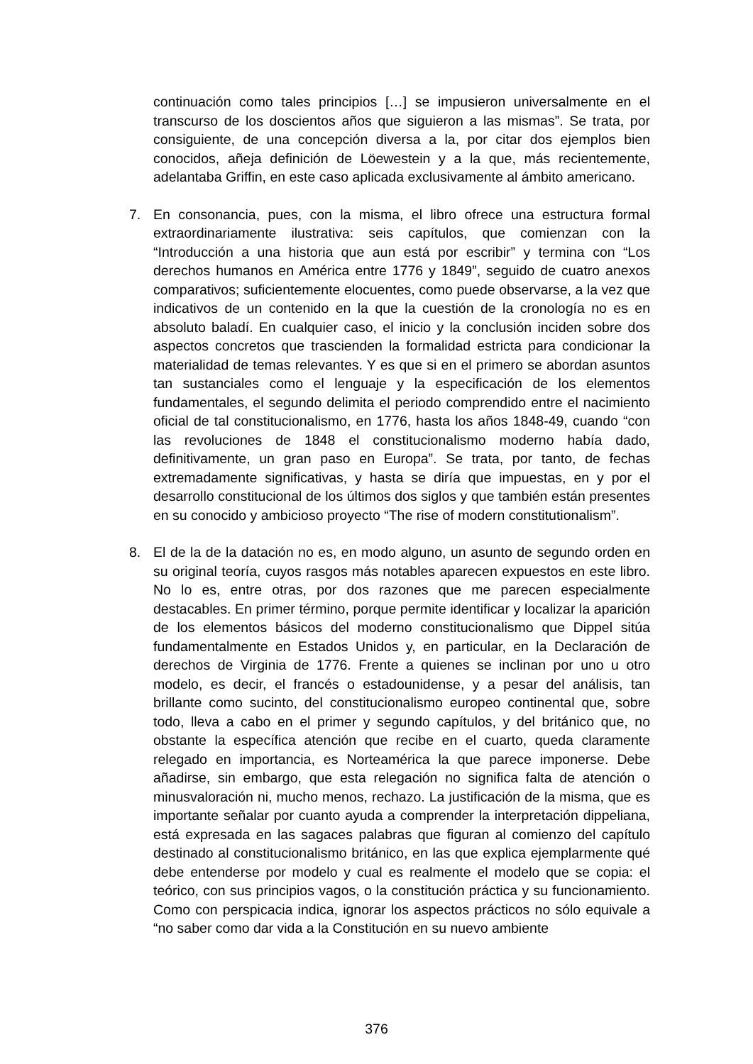continuación como tales principios […] se impusieron universalmente en el transcurso de los doscientos años que siguieron a las mismas”. Se trata, por consiguiente, de una concepción diversa a la, por citar dos ejemplos bien conocidos, añeja definición de Löewestein y a la que, más recientemente, adelantaba Griffin, en este caso aplicada exclusivamente al ámbito americano.
7. En consonancia, pues, con la misma, el libro ofrece una estructura formal extraordinariamente ilustrativa: seis capítulos, que comienzan con la “Introducción a una historia que aun está por escribir” y termina con “Los derechos humanos en América entre 1776 y 1849”, seguido de cuatro anexos comparativos; suficientemente elocuentes, como puede observarse, a la vez que indicativos de un contenido en la que la cuestión de la cronología no es en absoluto baladí. En cualquier caso, el inicio y la conclusión inciden sobre dos aspectos concretos que trascienden la formalidad estricta para condicionar la materialidad de temas relevantes. Y es que si en el primero se abordan asuntos tan sustanciales como el lenguaje y la especificación de los elementos fundamentales, el segundo delimita el periodo comprendido entre el nacimiento oficial de tal constitucionalismo, en 1776, hasta los años 1848-49, cuando “con las revoluciones de 1848 el constitucionalismo moderno había dado, definitivamente, un gran paso en Europa”. Se trata, por tanto, de fechas extremadamente significativas, y hasta se diría que impuestas, en y por el desarrollo constitucional de los últimos dos siglos y que también están presentes en su conocido y ambicioso proyecto “The rise of modern constitutionalism”.
8. El de la de la datación no es, en modo alguno, un asunto de segundo orden en su original teoría, cuyos rasgos más notables aparecen expuestos en este libro. No lo es, entre otras, por dos razones que me parecen especialmente destacables. En primer término, porque permite identificar y localizar la aparición de los elementos básicos del moderno constitucionalismo que Dippel sitúa fundamentalmente en Estados Unidos y, en particular, en la Declaración de derechos de Virginia de 1776. Frente a quienes se inclinan por uno u otro modelo, es decir, el francés o estadounidense, y a pesar del análisis, tan brillante como sucinto, del constitucionalismo europeo continental que, sobre todo, lleva a cabo en el primer y segundo capítulos, y del británico que, no obstante la específica atención que recibe en el cuarto, queda claramente relegado en importancia, es Norteamérica la que parece imponerse. Debe añadirse, sin embargo, que esta relegación no significa falta de atención o minusvaloración ni, mucho menos, rechazo. La justificación de la misma, que es importante señalar por cuanto ayuda a comprender la interpretación dippeliana, está expresada en las sagaces palabras que figuran al comienzo del capítulo destinado al constitucionalismo británico, en las que explica ejemplarmente qué debe entenderse por modelo y cual es realmente el modelo que se copia: el teórico, con sus principios vagos, o la constitución práctica y su funcionamiento. Como con perspicacia indica, ignorar los aspectos prácticos no sólo equivale a “no saber como dar vida a la Constitución en su nuevo ambiente
376